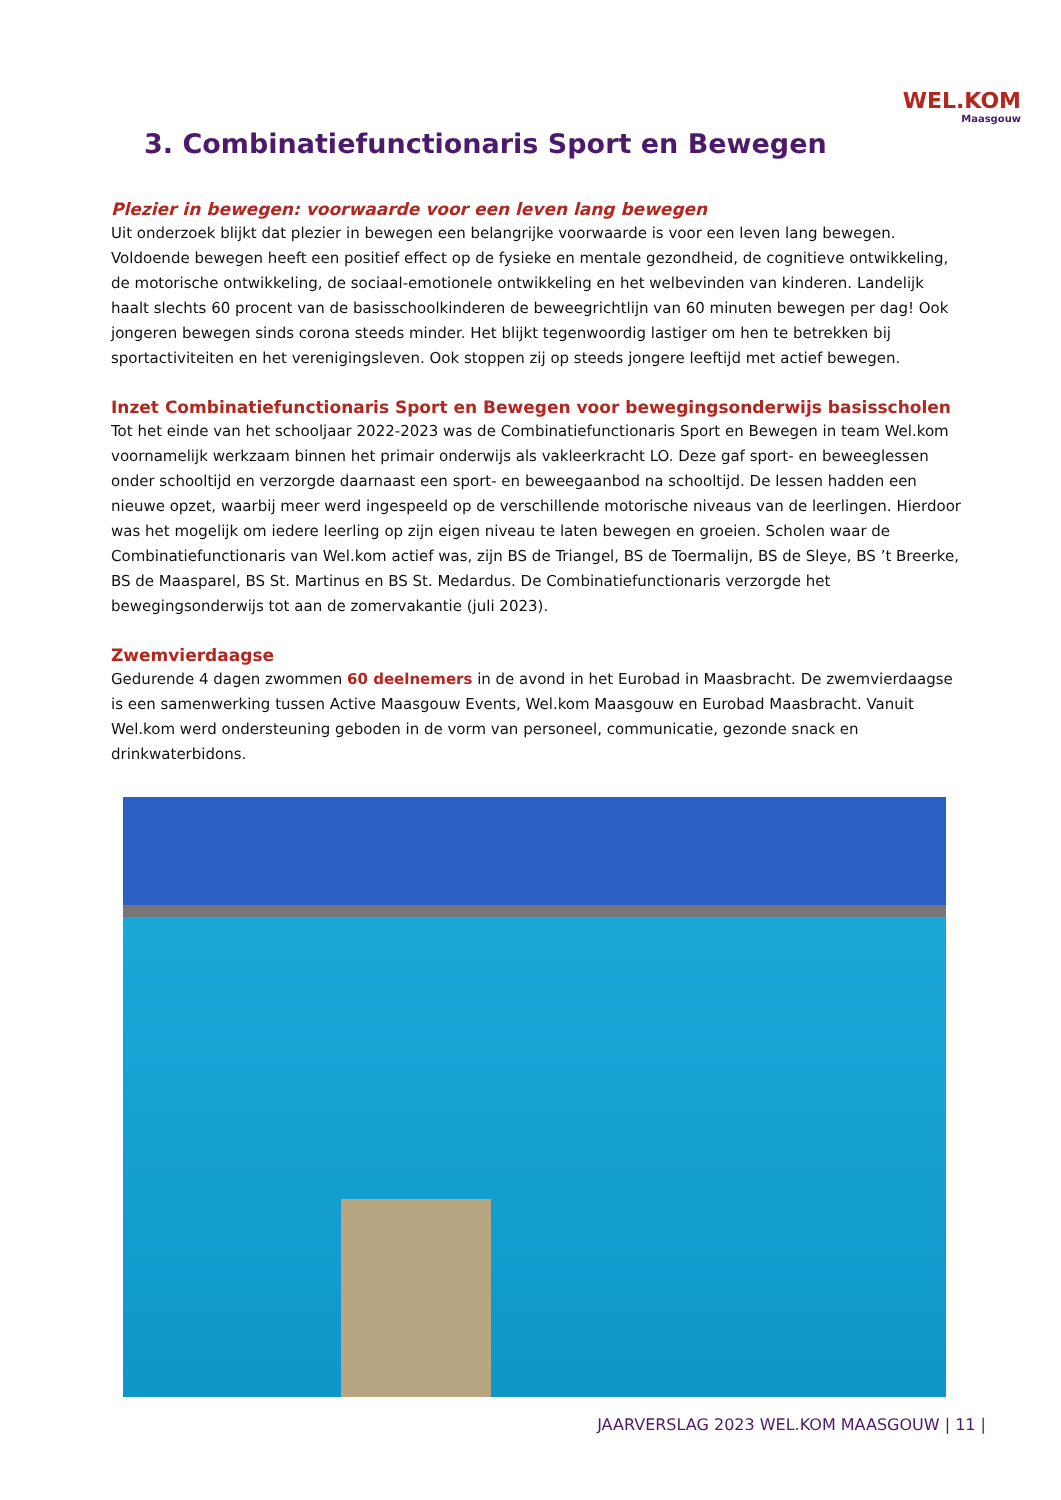WEL.KOM
Maasgouw
3. Combinatiefunctionaris Sport en Bewegen
Plezier in bewegen: voorwaarde voor een leven lang bewegen
Uit onderzoek blijkt dat plezier in bewegen een belangrijke voorwaarde is voor een leven lang bewegen. Voldoende bewegen heeft een positief effect op de fysieke en mentale gezondheid, de cognitieve ontwikkeling, de motorische ontwikkeling, de sociaal-emotionele ontwikkeling en het welbevinden van kinderen. Landelijk haalt slechts 60 procent van de basisschoolkinderen de beweegrichtlijn van 60 minuten bewegen per dag! Ook jongeren bewegen sinds corona steeds minder. Het blijkt tegenwoordig lastiger om hen te betrekken bij sportactiviteiten en het verenigingsleven. Ook stoppen zij op steeds jongere leeftijd met actief bewegen.
Inzet Combinatiefunctionaris Sport en Bewegen voor bewegingsonderwijs basisscholen
Tot het einde van het schooljaar 2022-2023 was de Combinatiefunctionaris Sport en Bewegen in team Wel.kom voornamelijk werkzaam binnen het primair onderwijs als vakleerkracht LO. Deze gaf sport- en beweeglessen onder schooltijd en verzorgde daarnaast een sport- en beweegaanbod na schooltijd. De lessen hadden een nieuwe opzet, waarbij meer werd ingespeeld op de verschillende motorische niveaus van de leerlingen. Hierdoor was het mogelijk om iedere leerling op zijn eigen niveau te laten bewegen en groeien. Scholen waar de Combinatiefunctionaris van Wel.kom actief was, zijn BS de Triangel, BS de Toermalijn, BS de Sleye, BS ’t Breerke, BS de Maasparel, BS St. Martinus en BS St. Medardus. De Combinatiefunctionaris verzorgde het bewegingsonderwijs tot aan de zomervakantie (juli 2023).
Zwemvierdaagse
Gedurende 4 dagen zwommen 60 deelnemers in de avond in het Eurobad in Maasbracht. De zwemvierdaagse is een samenwerking tussen Active Maasgouw Events, Wel.kom Maasgouw en Eurobad Maasbracht. Vanuit Wel.kom werd ondersteuning geboden in de vorm van personeel, communicatie, gezonde snack en drinkwaterbidons.
JAARVERSLAG 2023 WEL.KOM MAASGOUW | 11 |